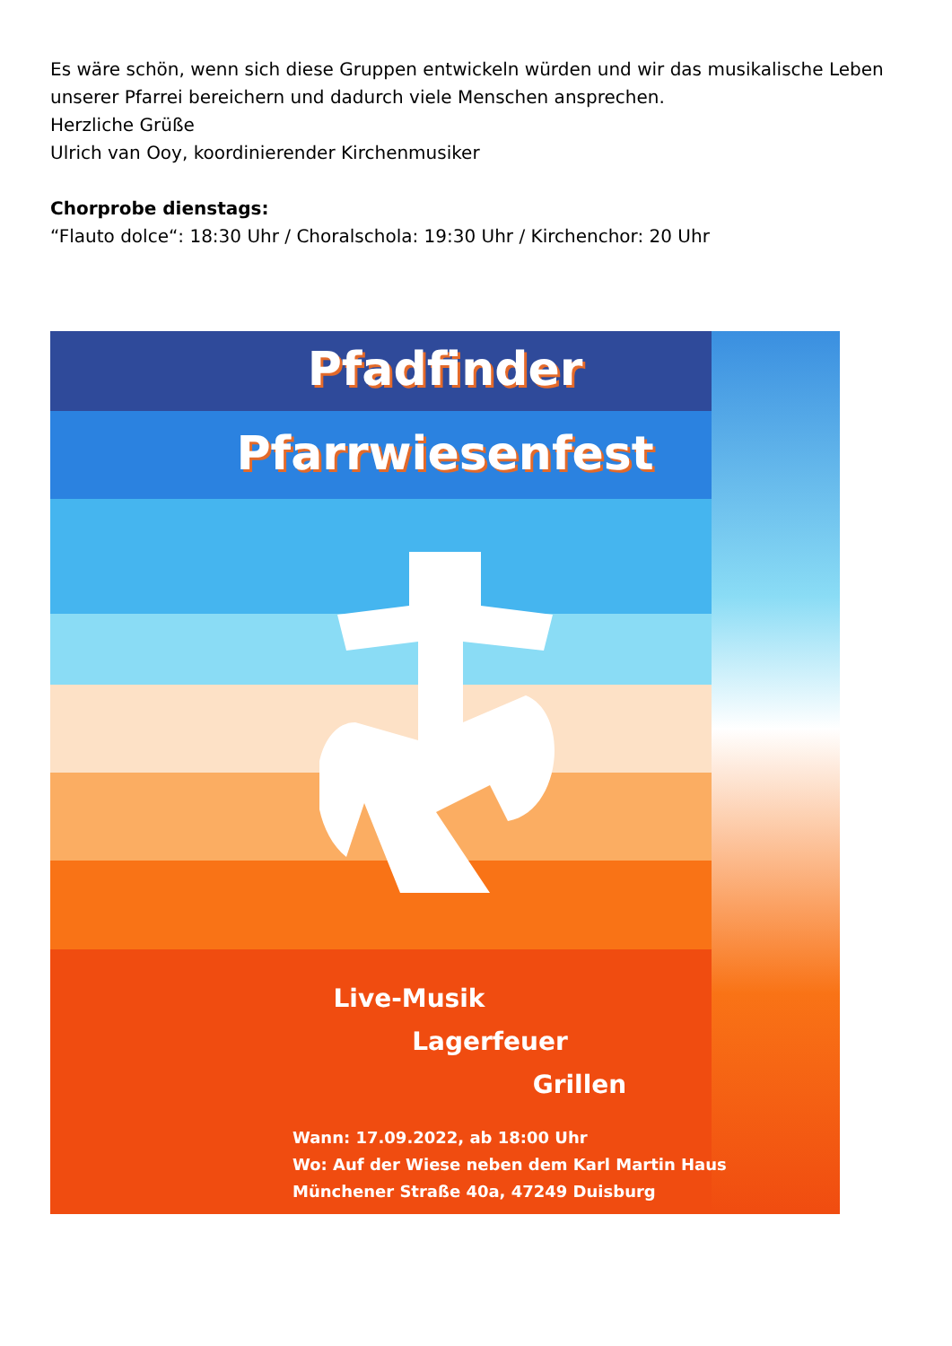Es wäre schön, wenn sich diese Gruppen entwickeln würden und wir das musikalische Leben unserer Pfarrei bereichern und dadurch viele Menschen ansprechen.
Herzliche Grüße
Ulrich van Ooy, koordinierender Kirchenmusiker
Chorprobe dienstags:
“Flauto dolce“: 18:30 Uhr / Choralschola: 19:30 Uhr / Kirchenchor: 20 Uhr
Pfadfinder
Pfarrwiesenfest
Live-Musik
Lagerfeuer
Grillen
Wann: 17.09.2022, ab 18:00 Uhr
Wo: Auf der Wiese neben dem Karl Martin Haus
Münchener Straße 40a, 47249 Duisburg